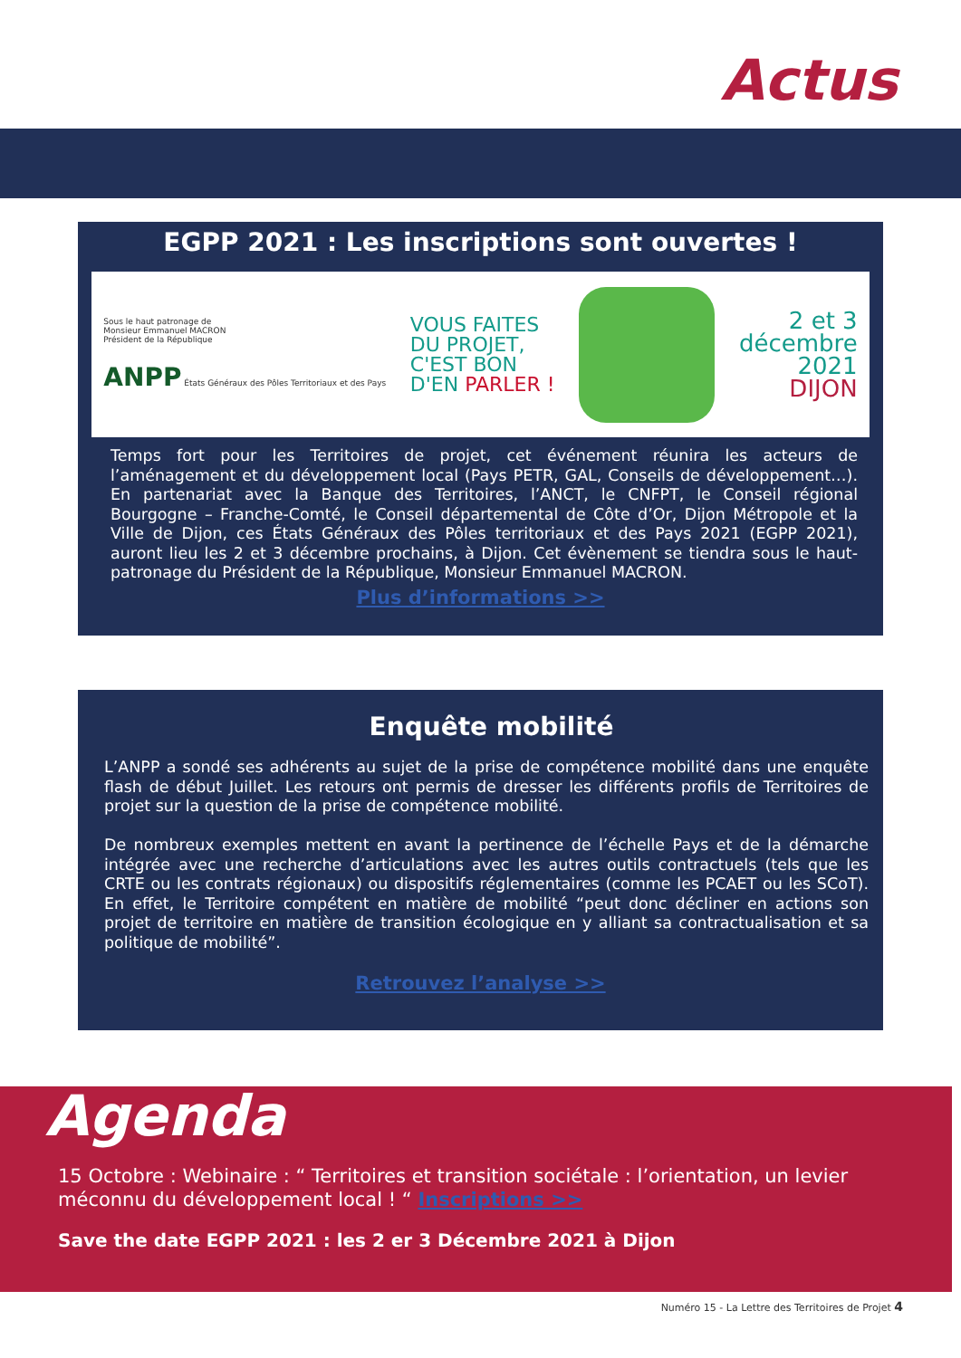Actus
EGPP 2021 : Les inscriptions sont ouvertes !
Sous le haut patronage de
Monsieur Emmanuel MACRON
Président de la République
ANPP États Généraux des Pôles Territoriaux et des Pays
VOUS FAITES
DU PROJET,
C'EST BON
D'EN PARLER !
2 et 3
décembre
2021
DIJON
Temps fort pour les Territoires de projet, cet événement réunira les acteurs de l’aménagement et du développement local (Pays PETR, GAL, Conseils de développement…). En partenariat avec la Banque des Territoires, l’ANCT, le CNFPT, le Conseil régional Bourgogne – Franche-Comté, le Conseil départemental de Côte d’Or, Dijon Métropole et la Ville de Dijon, ces États Généraux des Pôles territoriaux et des Pays 2021 (EGPP 2021), auront lieu les 2 et 3 décembre prochains, à Dijon. Cet évènement se tiendra sous le haut-patronage du Président de la République, Monsieur Emmanuel MACRON.
Plus d’informations >>
Enquête mobilité
L’ANPP a sondé ses adhérents au sujet de la prise de compétence mobilité dans une enquête flash de début Juillet. Les retours ont permis de dresser les différents profils de Territoires de projet sur la question de la prise de compétence mobilité.
De nombreux exemples mettent en avant la pertinence de l’échelle Pays et de la démarche intégrée avec une recherche d’articulations avec les autres outils contractuels (tels que les CRTE ou les contrats régionaux) ou dispositifs réglementaires (comme les PCAET ou les SCoT). En effet, le Territoire compétent en matière de mobilité “peut donc décliner en actions son projet de territoire en matière de transition écologique en y alliant sa contractualisation et sa politique de mobilité”.
Retrouvez l’analyse >>
Agenda
15 Octobre : Webinaire : “ Territoires et transition sociétale : l’orientation, un levier méconnu du développement local ! “ Inscriptions >>
Save the date EGPP 2021 : les 2 er 3 Décembre 2021 à Dijon
Numéro 15 - La Lettre des Territoires de Projet 4